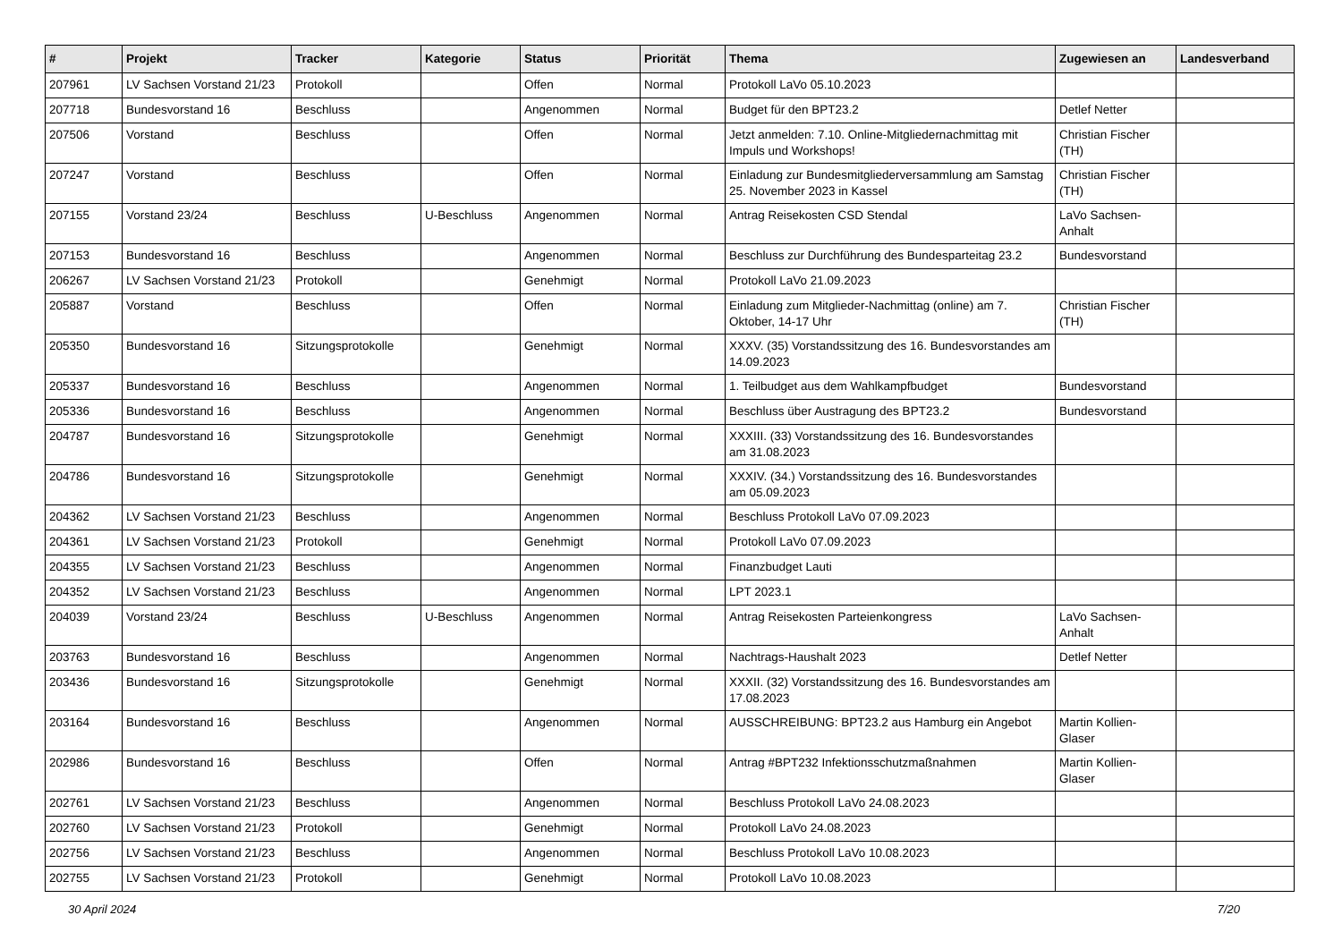| # | Projekt | Tracker | Kategorie | Status | Priorität | Thema | Zugewiesen an | Landesverband |
| --- | --- | --- | --- | --- | --- | --- | --- | --- |
| 207961 | LV Sachsen Vorstand 21/23 | Protokoll | | Offen | Normal | Protokoll LaVo 05.10.2023 | | |
| 207718 | Bundesvorstand 16 | Beschluss | | Angenommen | Normal | Budget für den BPT23.2 | Detlef Netter | |
| 207506 | Vorstand | Beschluss | | Offen | Normal | Jetzt anmelden: 7.10. Online-Mitgliedernachmittag mit Impuls und Workshops! | Christian Fischer (TH) | |
| 207247 | Vorstand | Beschluss | | Offen | Normal | Einladung zur Bundesmitgliederversammlung am Samstag 25. November 2023 in Kassel | Christian Fischer (TH) | |
| 207155 | Vorstand 23/24 | Beschluss | U-Beschluss | Angenommen | Normal | Antrag Reisekosten CSD Stendal | LaVo Sachsen-Anhalt | |
| 207153 | Bundesvorstand 16 | Beschluss | | Angenommen | Normal | Beschluss zur Durchführung des Bundesparteitag 23.2 | Bundesvorstand | |
| 206267 | LV Sachsen Vorstand 21/23 | Protokoll | | Genehmigt | Normal | Protokoll LaVo 21.09.2023 | | |
| 205887 | Vorstand | Beschluss | | Offen | Normal | Einladung zum Mitglieder-Nachmittag (online) am 7. Oktober, 14-17 Uhr | Christian Fischer (TH) | |
| 205350 | Bundesvorstand 16 | Sitzungsprotokolle | | Genehmigt | Normal | XXXV. (35) Vorstandssitzung des 16. Bundesvorstandes am 14.09.2023 | | |
| 205337 | Bundesvorstand 16 | Beschluss | | Angenommen | Normal | 1. Teilbudget aus dem Wahlkampfbudget | Bundesvorstand | |
| 205336 | Bundesvorstand 16 | Beschluss | | Angenommen | Normal | Beschluss über Austragung des BPT23.2 | Bundesvorstand | |
| 204787 | Bundesvorstand 16 | Sitzungsprotokolle | | Genehmigt | Normal | XXXIII. (33) Vorstandssitzung des 16. Bundesvorstandes am 31.08.2023 | | |
| 204786 | Bundesvorstand 16 | Sitzungsprotokolle | | Genehmigt | Normal | XXXIV. (34.) Vorstandssitzung des 16. Bundesvorstandes am 05.09.2023 | | |
| 204362 | LV Sachsen Vorstand 21/23 | Beschluss | | Angenommen | Normal | Beschluss Protokoll LaVo 07.09.2023 | | |
| 204361 | LV Sachsen Vorstand 21/23 | Protokoll | | Genehmigt | Normal | Protokoll LaVo 07.09.2023 | | |
| 204355 | LV Sachsen Vorstand 21/23 | Beschluss | | Angenommen | Normal | Finanzbudget Lauti | | |
| 204352 | LV Sachsen Vorstand 21/23 | Beschluss | | Angenommen | Normal | LPT 2023.1 | | |
| 204039 | Vorstand 23/24 | Beschluss | U-Beschluss | Angenommen | Normal | Antrag Reisekosten Parteienkongress | LaVo Sachsen-Anhalt | |
| 203763 | Bundesvorstand 16 | Beschluss | | Angenommen | Normal | Nachtrags-Haushalt 2023 | Detlef Netter | |
| 203436 | Bundesvorstand 16 | Sitzungsprotokolle | | Genehmigt | Normal | XXXII. (32) Vorstandssitzung des 16. Bundesvorstandes am 17.08.2023 | | |
| 203164 | Bundesvorstand 16 | Beschluss | | Angenommen | Normal | AUSSCHREIBUNG: BPT23.2 aus Hamburg ein Angebot | Martin Kollien-Glaser | |
| 202986 | Bundesvorstand 16 | Beschluss | | Offen | Normal | Antrag #BPT232 Infektionsschutzmaßnahmen | Martin Kollien-Glaser | |
| 202761 | LV Sachsen Vorstand 21/23 | Beschluss | | Angenommen | Normal | Beschluss Protokoll LaVo 24.08.2023 | | |
| 202760 | LV Sachsen Vorstand 21/23 | Protokoll | | Genehmigt | Normal | Protokoll LaVo 24.08.2023 | | |
| 202756 | LV Sachsen Vorstand 21/23 | Beschluss | | Angenommen | Normal | Beschluss Protokoll LaVo 10.08.2023 | | |
| 202755 | LV Sachsen Vorstand 21/23 | Protokoll | | Genehmigt | Normal | Protokoll LaVo 10.08.2023 | | |
30 April 2024 7/20